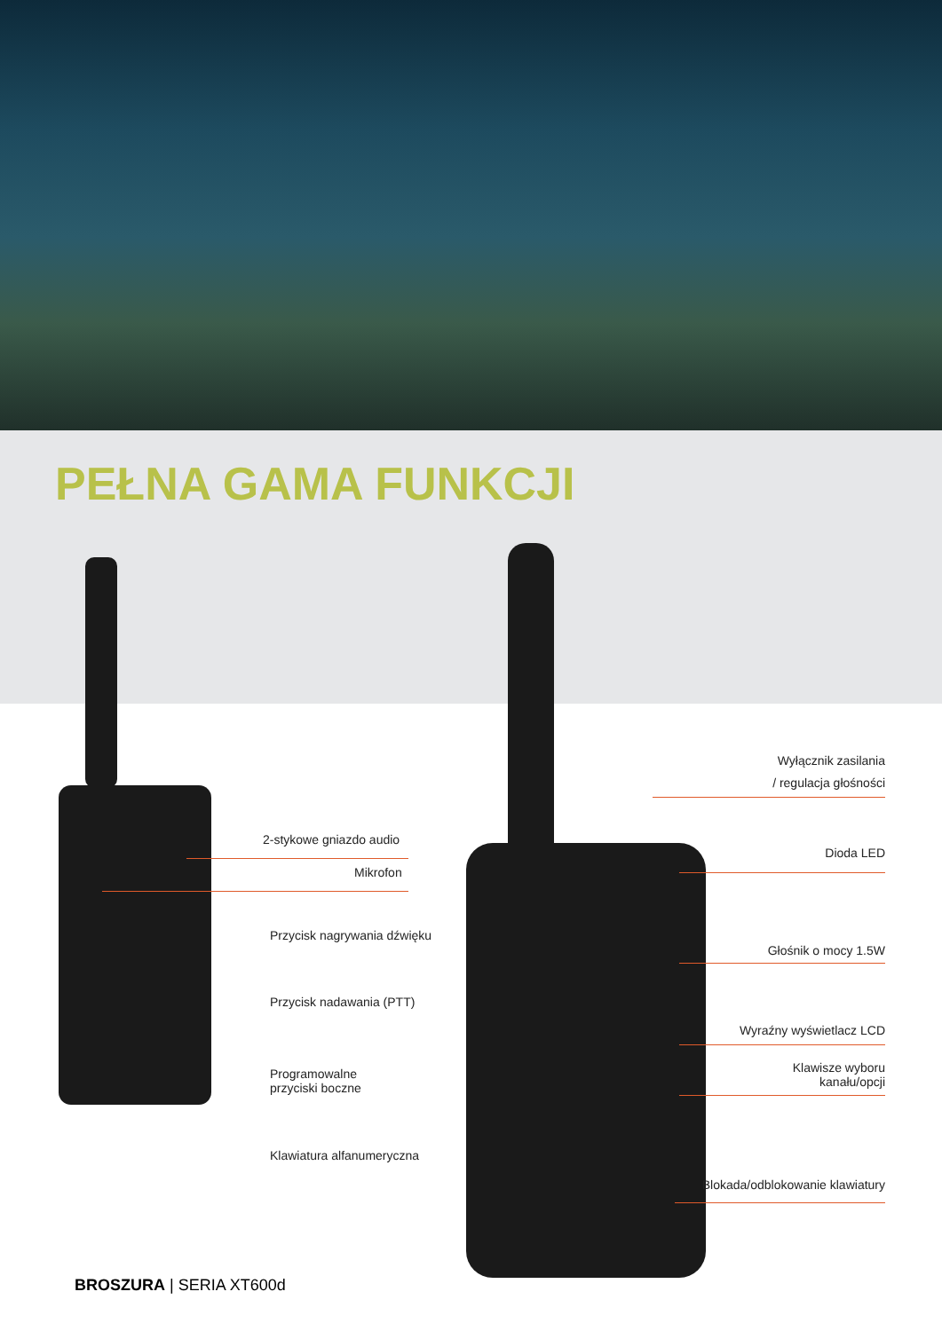PEŁNA GAMA FUNKCJI
2-stykowe gniazdo audio
Mikrofon
Przycisk nagrywania dźwięku
Przycisk nadawania (PTT)
Programowalne
przyciski boczne
Klawiatura alfanumeryczna
Wyłącznik zasilania
/ regulacja głośności
Dioda LED
Głośnik o mocy 1.5W
Wyraźny wyświetlacz LCD
Klawisze wyboru
kanału/opcji
Blokada/odblokowanie klawiatury
BROSZURA | SERIA XT600d